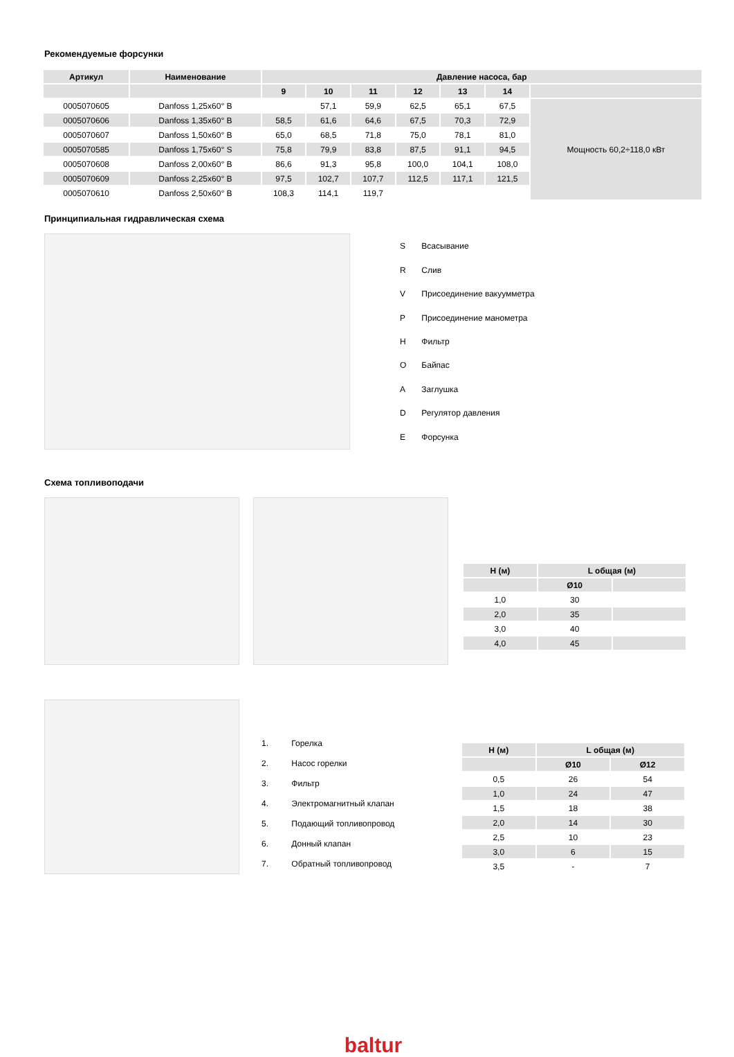Рекомендуемые форсунки
| Артикул | Наименование | Давление насоса, бар | | | | | | |
| --- | --- | --- | --- | --- | --- | --- | --- | --- |
| | | 9 | 10 | 11 | 12 | 13 | 14 | |
| 0005070605 | Danfoss 1,25x60° B | | 57,1 | 59,9 | 62,5 | 65,1 | 67,5 | Мощность 60,2÷118,0 кВт |
| 0005070606 | Danfoss 1,35x60° B | 58,5 | 61,6 | 64,6 | 67,5 | 70,3 | 72,9 | |
| 0005070607 | Danfoss 1,50x60° B | 65,0 | 68,5 | 71,8 | 75,0 | 78,1 | 81,0 | |
| 0005070585 | Danfoss 1,75x60° S | 75,8 | 79,9 | 83,8 | 87,5 | 91,1 | 94,5 | |
| 0005070608 | Danfoss 2,00x60° B | 86,6 | 91,3 | 95,8 | 100,0 | 104,1 | 108,0 | |
| 0005070609 | Danfoss 2,25x60° B | 97,5 | 102,7 | 107,7 | 112,5 | 117,1 | 121,5 | |
| 0005070610 | Danfoss 2,50x60° B | 108,3 | 114,1 | 119,7 | | | | |
Принципиальная гидравлическая схема
| S | Всасывание |
| R | Слив |
| V | Присоединение вакуумметра |
| P | Присоединение манометра |
| H | Фильтр |
| O | Байпас |
| A | Заглушка |
| D | Регулятор давления |
| E | Форсунка |
Схема топливоподачи
| H (м) | L общая (м) | |
| --- | --- | --- |
| | Ø10 | |
| 1,0 | 30 | |
| 2,0 | 35 | |
| 3,0 | 40 | |
| 4,0 | 45 | |
| 1. | Горелка |
| 2. | Насос горелки |
| 3. | Фильтр |
| 4. | Электромагнитный клапан |
| 5. | Подающий топливопровод |
| 6. | Донный клапан |
| 7. | Обратный топливопровод |
| H (м) | L общая (м) | |
| --- | --- | --- |
| | Ø10 | Ø12 |
| 0,5 | 26 | 54 |
| 1,0 | 24 | 47 |
| 1,5 | 18 | 38 |
| 2,0 | 14 | 30 |
| 2,5 | 10 | 23 |
| 3,0 | 6 | 15 |
| 3,5 | - | 7 |
baltur